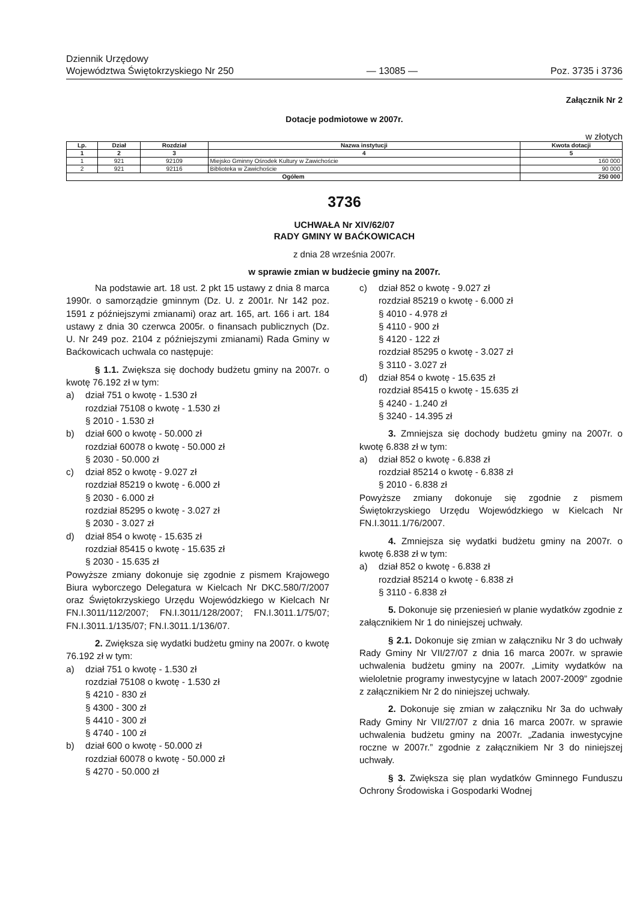Dziennik Urzędowy
Województwa Świętokrzyskiego Nr 250
— 13085 —
Poz. 3735 i 3736
Załącznik Nr 2
Dotacje podmiotowe w 2007r.
w złotych
| Lp. | Dział | Rozdział | Nazwa instytucji | Kwota dotacji |
| --- | --- | --- | --- | --- |
| 1 | 2 | 3 | 4 | 5 |
| 1 | 921 | 92109 | Miejsko Gminny Ośrodek Kultury w Zawichoście | 160 000 |
| 2 | 921 | 92116 | Biblioteka w Zawichoście | 90 000 |
| Ogółem | | | | 250 000 |
3736
UCHWAŁA Nr XIV/62/07
RADY GMINY W BAĆKOWICACH
z dnia 28 września 2007r.
w sprawie zmian w budżecie gminy na 2007r.
Na podstawie art. 18 ust. 2 pkt 15 ustawy z dnia 8 marca 1990r. o samorządzie gminnym (Dz. U. z 2001r. Nr 142 poz. 1591 z późniejszymi zmianami) oraz art. 165, art. 166 i art. 184 ustawy z dnia 30 czerwca 2005r. o finansach publicznych (Dz. U. Nr 249 poz. 2104 z późniejszymi zmianami) Rada Gminy w Baćkowicach uchwala co następuje:
§ 1.1. Zwiększa się dochody budżetu gminy na 2007r. o kwotę 76.192 zł w tym:
a) dział 751 o kwotę - 1.530 zł
rozdział 75108 o kwotę - 1.530 zł
§ 2010 - 1.530 zł
b) dział 600 o kwotę - 50.000 zł
rozdział 60078 o kwotę - 50.000 zł
§ 2030 - 50.000 zł
c) dział 852 o kwotę - 9.027 zł
rozdział 85219 o kwotę - 6.000 zł
§ 2030 - 6.000 zł
rozdział 85295 o kwotę - 3.027 zł
§ 2030 - 3.027 zł
d) dział 854 o kwotę - 15.635 zł
rozdział 85415 o kwotę - 15.635 zł
§ 2030 - 15.635 zł
Powyższe zmiany dokonuje się zgodnie z pismem Krajowego Biura wyborczego Delegatura w Kielcach Nr DKC.580/7/2007 oraz Świętokrzyskiego Urzędu Wojewódzkiego w Kielcach Nr FN.I.3011/112/2007; FN.I.3011/128/2007; FN.I.3011.1/75/07; FN.I.3011.1/135/07; FN.I.3011.1/136/07.
2. Zwiększa się wydatki budżetu gminy na 2007r. o kwotę 76.192 zł w tym:
a) dział 751 o kwotę - 1.530 zł
rozdział 75108 o kwotę - 1.530 zł
§ 4210 - 830 zł
§ 4300 - 300 zł
§ 4410 - 300 zł
§ 4740 - 100 zł
b) dział 600 o kwotę - 50.000 zł
rozdział 60078 o kwotę - 50.000 zł
§ 4270 - 50.000 zł
c) dział 852 o kwotę - 9.027 zł
rozdział 85219 o kwotę - 6.000 zł
§ 4010 - 4.978 zł
§ 4110 - 900 zł
§ 4120 - 122 zł
rozdział 85295 o kwotę - 3.027 zł
§ 3110 - 3.027 zł
d) dział 854 o kwotę - 15.635 zł
rozdział 85415 o kwotę - 15.635 zł
§ 4240 - 1.240 zł
§ 3240 - 14.395 zł
3. Zmniejsza się dochody budżetu gminy na 2007r. o kwotę 6.838 zł w tym:
a) dział 852 o kwotę - 6.838 zł
rozdział 85214 o kwotę - 6.838 zł
§ 2010 - 6.838 zł
Powyższe zmiany dokonuje się zgodnie z pismem Świętokrzyskiego Urzędu Wojewódzkiego w Kielcach Nr FN.I.3011.1/76/2007.
4. Zmniejsza się wydatki budżetu gminy na 2007r. o kwotę 6.838 zł w tym:
a) dział 852 o kwotę - 6.838 zł
rozdział 85214 o kwotę - 6.838 zł
§ 3110 - 6.838 zł
5. Dokonuje się przeniesień w planie wydatków zgodnie z załącznikiem Nr 1 do niniejszej uchwały.
§ 2.1. Dokonuje się zmian w załączniku Nr 3 do uchwały Rady Gminy Nr VII/27/07 z dnia 16 marca 2007r. w sprawie uchwalenia budżetu gminy na 2007r. „Limity wydatków na wieloletnie programy inwestycyjne w latach 2007-2009” zgodnie z załącznikiem Nr 2 do niniejszej uchwały.
2. Dokonuje się zmian w załączniku Nr 3a do uchwały Rady Gminy Nr VII/27/07 z dnia 16 marca 2007r. w sprawie uchwalenia budżetu gminy na 2007r. „Zadania inwestycyjne roczne w 2007r.” zgodnie z załącznikiem Nr 3 do niniejszej uchwały.
§ 3. Zwiększa się plan wydatków Gminnego Funduszu Ochrony Środowiska i Gospodarki Wodnej